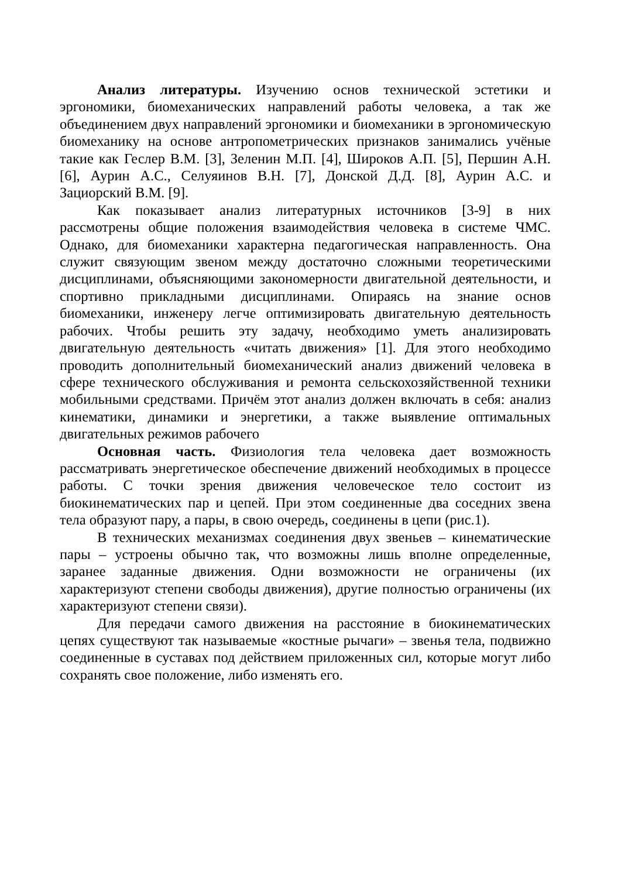Анализ литературы. Изучению основ технической эстетики и эргономики, биомеханических направлений работы человека, а так же объединением двух направлений эргономики и биомеханики в эргономическую биомеханику на основе антропометрических признаков занимались учёные такие как Геслер В.М. [3], Зеленин М.П. [4], Широков А.П. [5], Першин А.Н. [6], Аурин А.С., Селуяинов В.Н. [7], Донской Д.Д. [8], Аурин А.С. и Зациорский В.М. [9].
Как показывает анализ литературных источников [3-9] в них рассмотрены общие положения взаимодействия человека в системе ЧМС. Однако, для биомеханики характерна педагогическая направленность. Она служит связующим звеном между достаточно сложными теоретическими дисциплинами, объясняющими закономерности двигательной деятельности, и спортивно прикладными дисциплинами. Опираясь на знание основ биомеханики, инженеру легче оптимизировать двигательную деятельность рабочих. Чтобы решить эту задачу, необходимо уметь анализировать двигательную деятельность «читать движения» [1]. Для этого необходимо проводить дополнительный биомеханический анализ движений человека в сфере технического обслуживания и ремонта сельскохозяйственной техники мобильными средствами. Причём этот анализ должен включать в себя: анализ кинематики, динамики и энергетики, а также выявление оптимальных двигательных режимов рабочего
Основная часть. Физиология тела человека дает возможность рассматривать энергетическое обеспечение движений необходимых в процессе работы. С точки зрения движения человеческое тело состоит из биокинематических пар и цепей. При этом соединенные два соседних звена тела образуют пару, а пары, в свою очередь, соединены в цепи (рис.1).
В технических механизмах соединения двух звеньев – кинематические пары – устроены обычно так, что возможны лишь вполне определенные, заранее заданные движения. Одни возможности не ограничены (их характеризуют степени свободы движения), другие полностью ограничены (их характеризуют степени связи).
Для передачи самого движения на расстояние в биокинематических цепях существуют так называемые «костные рычаги» – звенья тела, подвижно соединенные в суставах под действием приложенных сил, которые могут либо сохранять свое положение, либо изменять его.